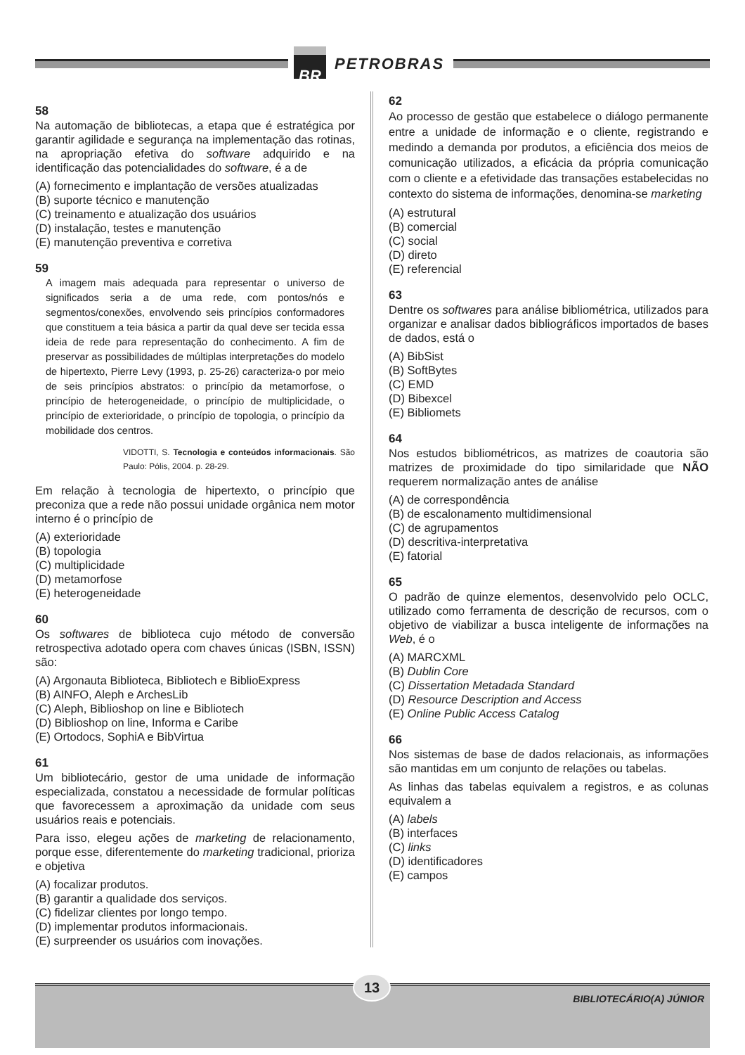BR
PETROBRAS
58
Na automação de bibliotecas, a etapa que é estratégica por garantir agilidade e segurança na implementação das rotinas, na apropriação efetiva do software adquirido e na identificação das potencialidades do software, é a de
(A) fornecimento e implantação de versões atualizadas
(B) suporte técnico e manutenção
(C) treinamento e atualização dos usuários
(D) instalação, testes e manutenção
(E) manutenção preventiva e corretiva
59
A imagem mais adequada para representar o universo de significados seria a de uma rede, com pontos/nós e segmentos/conexões, envolvendo seis princípios conformadores que constituem a teia básica a partir da qual deve ser tecida essa ideia de rede para representação do conhecimento. A fim de preservar as possibilidades de múltiplas interpretações do modelo de hipertexto, Pierre Levy (1993, p. 25-26) caracteriza-o por meio de seis princípios abstratos: o princípio da metamorfose, o princípio de heterogeneidade, o princípio de multiplicidade, o princípio de exterioridade, o princípio de topologia, o princípio da mobilidade dos centros.
VIDOTTI, S. Tecnologia e conteúdos informacionais. São Paulo: Pólis, 2004. p. 28-29.
Em relação à tecnologia de hipertexto, o princípio que preconiza que a rede não possui unidade orgânica nem motor interno é o princípio de
(A) exterioridade
(B) topologia
(C) multiplicidade
(D) metamorfose
(E) heterogeneidade
60
Os softwares de biblioteca cujo método de conversão retrospectiva adotado opera com chaves únicas (ISBN, ISSN) são:
(A) Argonauta Biblioteca, Bibliotech e BiblioExpress
(B) AINFO, Aleph e ArchesLib
(C) Aleph, Biblioshop on line e Bibliotech
(D) Biblioshop on line, Informa e Caribe
(E) Ortodocs, SophiA e BibVirtua
61
Um bibliotecário, gestor de uma unidade de informação especializada, constatou a necessidade de formular políticas que favorecessem a aproximação da unidade com seus usuários reais e potenciais.
Para isso, elegeu ações de marketing de relacionamento, porque esse, diferentemente do marketing tradicional, prioriza e objetiva
(A) focalizar produtos.
(B) garantir a qualidade dos serviços.
(C) fidelizar clientes por longo tempo.
(D) implementar produtos informacionais.
(E) surpreender os usuários com inovações.
62
Ao processo de gestão que estabelece o diálogo permanente entre a unidade de informação e o cliente, registrando e medindo a demanda por produtos, a eficiência dos meios de comunicação utilizados, a eficácia da própria comunicação com o cliente e a efetividade das transações estabelecidas no contexto do sistema de informações, denomina-se marketing
(A) estrutural
(B) comercial
(C) social
(D) direto
(E) referencial
63
Dentre os softwares para análise bibliométrica, utilizados para organizar e analisar dados bibliográficos importados de bases de dados, está o
(A) BibSist
(B) SoftBytes
(C) EMD
(D) Bibexcel
(E) Bibliomets
64
Nos estudos bibliométricos, as matrizes de coautoria são matrizes de proximidade do tipo similaridade que NÃO requerem normalização antes de análise
(A) de correspondência
(B) de escalonamento multidimensional
(C) de agrupamentos
(D) descritiva-interpretativa
(E) fatorial
65
O padrão de quinze elementos, desenvolvido pelo OCLC, utilizado como ferramenta de descrição de recursos, com o objetivo de viabilizar a busca inteligente de informações na Web, é o
(A) MARCXML
(B) Dublin Core
(C) Dissertation Metadada Standard
(D) Resource Description and Access
(E) Online Public Access Catalog
66
Nos sistemas de base de dados relacionais, as informações são mantidas em um conjunto de relações ou tabelas.
As linhas das tabelas equivalem a registros, e as colunas equivalem a
(A) labels
(B) interfaces
(C) links
(D) identificadores
(E) campos
13
BIBLIOTECÁRIO(A) JÚNIOR